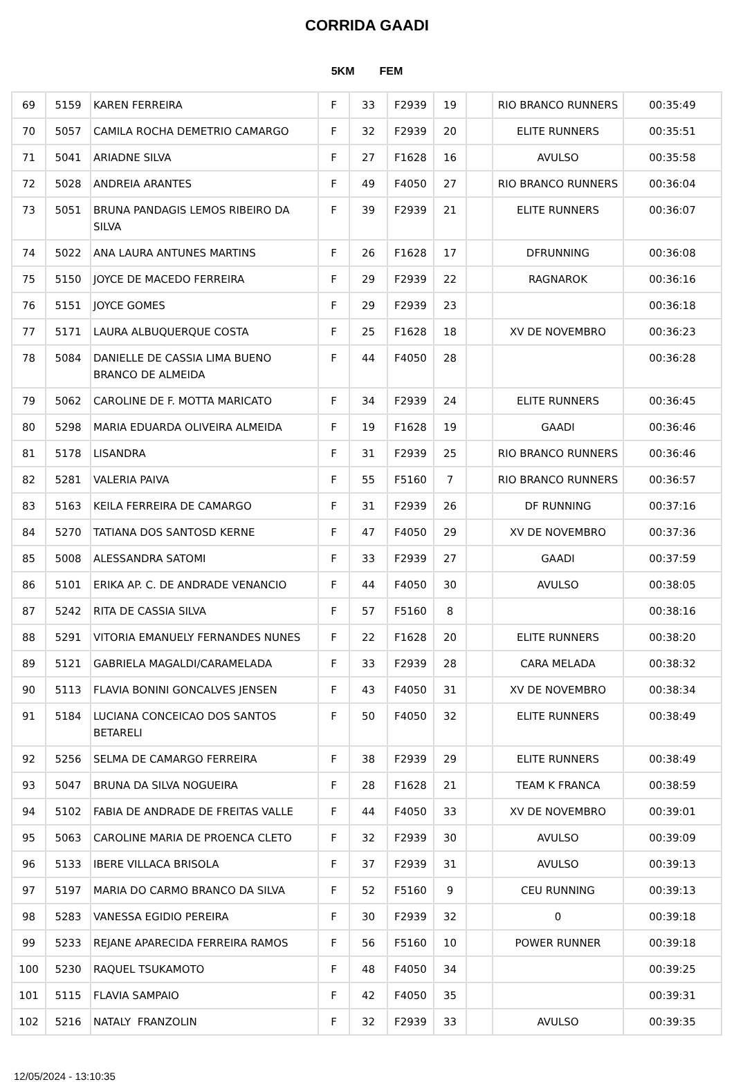CORRIDA GAADI
5KM FEM
| 69 | 5159 | KAREN FERREIRA | F | 33 | F2939 | 19 | | RIO BRANCO RUNNERS | 00:35:49 |
| 70 | 5057 | CAMILA ROCHA DEMETRIO CAMARGO | F | 32 | F2939 | 20 | | ELITE RUNNERS | 00:35:51 |
| 71 | 5041 | ARIADNE SILVA | F | 27 | F1628 | 16 | | AVULSO | 00:35:58 |
| 72 | 5028 | ANDREIA ARANTES | F | 49 | F4050 | 27 | | RIO BRANCO RUNNERS | 00:36:04 |
| 73 | 5051 | BRUNA PANDAGIS LEMOS RIBEIRO DA SILVA | F | 39 | F2939 | 21 | | ELITE RUNNERS | 00:36:07 |
| 74 | 5022 | ANA LAURA ANTUNES MARTINS | F | 26 | F1628 | 17 | | DFRUNNING | 00:36:08 |
| 75 | 5150 | JOYCE DE MACEDO FERREIRA | F | 29 | F2939 | 22 | | RAGNAROK | 00:36:16 |
| 76 | 5151 | JOYCE GOMES | F | 29 | F2939 | 23 | | | 00:36:18 |
| 77 | 5171 | LAURA ALBUQUERQUE COSTA | F | 25 | F1628 | 18 | | XV DE NOVEMBRO | 00:36:23 |
| 78 | 5084 | DANIELLE DE CASSIA LIMA BUENO BRANCO DE ALMEIDA | F | 44 | F4050 | 28 | | | 00:36:28 |
| 79 | 5062 | CAROLINE DE F. MOTTA MARICATO | F | 34 | F2939 | 24 | | ELITE RUNNERS | 00:36:45 |
| 80 | 5298 | MARIA EDUARDA OLIVEIRA ALMEIDA | F | 19 | F1628 | 19 | | GAADI | 00:36:46 |
| 81 | 5178 | LISANDRA | F | 31 | F2939 | 25 | | RIO BRANCO RUNNERS | 00:36:46 |
| 82 | 5281 | VALERIA PAIVA | F | 55 | F5160 | 7 | | RIO BRANCO RUNNERS | 00:36:57 |
| 83 | 5163 | KEILA FERREIRA DE CAMARGO | F | 31 | F2939 | 26 | | DF RUNNING | 00:37:16 |
| 84 | 5270 | TATIANA DOS SANTOSD KERNE | F | 47 | F4050 | 29 | | XV DE NOVEMBRO | 00:37:36 |
| 85 | 5008 | ALESSANDRA SATOMI | F | 33 | F2939 | 27 | | GAADI | 00:37:59 |
| 86 | 5101 | ERIKA AP. C. DE ANDRADE VENANCIO | F | 44 | F4050 | 30 | | AVULSO | 00:38:05 |
| 87 | 5242 | RITA DE CASSIA SILVA | F | 57 | F5160 | 8 | | | 00:38:16 |
| 88 | 5291 | VITORIA EMANUELY FERNANDES NUNES | F | 22 | F1628 | 20 | | ELITE RUNNERS | 00:38:20 |
| 89 | 5121 | GABRIELA MAGALDI/CARAMELADA | F | 33 | F2939 | 28 | | CARA MELADA | 00:38:32 |
| 90 | 5113 | FLAVIA BONINI GONCALVES JENSEN | F | 43 | F4050 | 31 | | XV DE NOVEMBRO | 00:38:34 |
| 91 | 5184 | LUCIANA CONCEICAO DOS SANTOS BETARELI | F | 50 | F4050 | 32 | | ELITE RUNNERS | 00:38:49 |
| 92 | 5256 | SELMA DE CAMARGO FERREIRA | F | 38 | F2939 | 29 | | ELITE RUNNERS | 00:38:49 |
| 93 | 5047 | BRUNA DA SILVA NOGUEIRA | F | 28 | F1628 | 21 | | TEAM K FRANCA | 00:38:59 |
| 94 | 5102 | FABIA DE ANDRADE DE FREITAS VALLE | F | 44 | F4050 | 33 | | XV DE NOVEMBRO | 00:39:01 |
| 95 | 5063 | CAROLINE MARIA DE PROENCA CLETO | F | 32 | F2939 | 30 | | AVULSO | 00:39:09 |
| 96 | 5133 | IBERE VILLACA BRISOLA | F | 37 | F2939 | 31 | | AVULSO | 00:39:13 |
| 97 | 5197 | MARIA DO CARMO BRANCO DA SILVA | F | 52 | F5160 | 9 | | CEU RUNNING | 00:39:13 |
| 98 | 5283 | VANESSA EGIDIO PEREIRA | F | 30 | F2939 | 32 | | 0 | 00:39:18 |
| 99 | 5233 | REJANE APARECIDA FERREIRA RAMOS | F | 56 | F5160 | 10 | | POWER RUNNER | 00:39:18 |
| 100 | 5230 | RAQUEL TSUKAMOTO | F | 48 | F4050 | 34 | | | 00:39:25 |
| 101 | 5115 | FLAVIA SAMPAIO | F | 42 | F4050 | 35 | | | 00:39:31 |
| 102 | 5216 | NATALY FRANZOLIN | F | 32 | F2939 | 33 | | AVULSO | 00:39:35 |
12/05/2024 - 13:10:35